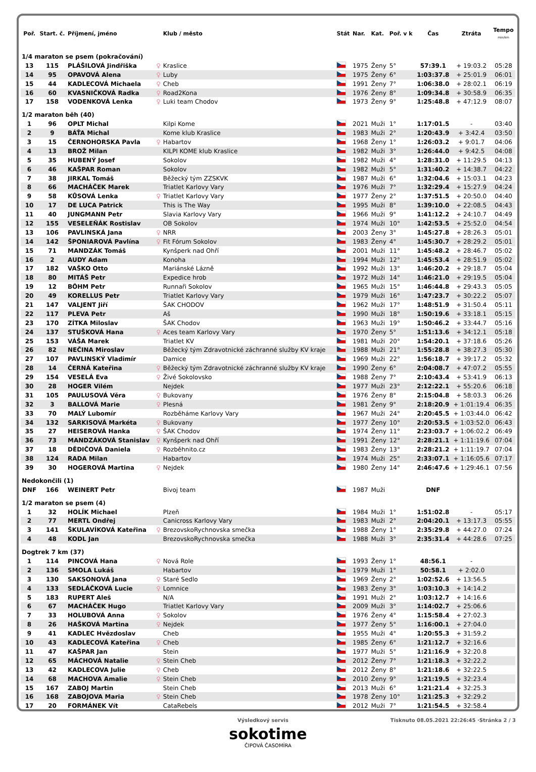| Poř. | Start. č. | Příjmení, jméno | | Klub / město | Stát | Nar. | Kat. | Poř. v k | Čas | Ztráta | Tempo min/km |
| --- | --- | --- | --- | --- | --- | --- | --- | --- | --- | --- | --- |
| 1/4 maraton se psem (pokračování) | | | | | | | | | | | |
| 13 | 115 | PLÁŠILOVÁ Jindřiška | ♀ | Kraslice | | 1975 | Ženy | 5° | 57:39.1 | + 19:03.2 | 05:28 |
| 14 | 95 | OPAVOVÁ Alena | ♀ | Luby | | 1975 | Ženy | 6° | 1:03:37.8 | + 25:01.9 | 06:01 |
| 15 | 44 | KADLECOVÁ Michaela | ♀ | Cheb | | 1991 | Ženy | 7° | 1:06:38.0 | + 28:02.1 | 06:19 |
| 16 | 60 | KVASNIČKOVÁ Radka | ♀ | Road2Kona | | 1976 | Ženy | 8° | 1:09:34.8 | + 30:58.9 | 06:35 |
| 17 | 158 | VODENKOVÁ Lenka | ♀ | Luki team Chodov | | 1973 | Ženy | 9° | 1:25:48.8 | + 47:12.9 | 08:07 |
| 1/2 maraton běh (40) | | | | | | | | | | | |
| 1 | 96 | OPLT Michal | | Kilpi Kome | | 2021 | Muži | 1° | 1:17:01.5 | - | 03:40 |
| 2 | 9 | BÁŤA Michal | | Kome klub Kraslice | | 1983 | Muži | 2° | 1:20:43.9 | + 3:42.4 | 03:50 |
| 3 | 15 | ČERNOHORSKA Pavla | ♀ | Habartov | | 1968 | Ženy | 1° | 1:26:03.2 | + 9:01.7 | 04:06 |
| 4 | 13 | BROŽ Milan | | KILPI KOME klub Kraslice | | 1982 | Muži | 3° | 1:26:44.0 | + 9:42.5 | 04:08 |
| 5 | 35 | HUBENÝ Josef | | Sokolov | | 1982 | Muži | 4° | 1:28:31.0 | + 11:29.5 | 04:13 |
| 6 | 46 | KAŠPAR Roman | | Sokolov | | 1982 | Muži | 5° | 1:31:40.2 | + 14:38.7 | 04:22 |
| 7 | 38 | JIRKAL Tomáš | | Běžecký tým ZZSKVK | | 1987 | Muži | 6° | 1:32:04.6 | + 15:03.1 | 04:23 |
| 8 | 66 | MACHÁČEK Marek | | Triatlet Karlovy Vary | | 1976 | Muži | 7° | 1:32:29.4 | + 15:27.9 | 04:24 |
| 9 | 58 | KŮSOVÁ Lenka | ♀ | Triatlet Karlovy Vary | | 1977 | Ženy | 2° | 1:37:51.5 | + 20:50.0 | 04:40 |
| 10 | 17 | DE LUCA Patrick | | This is The Way | | 1995 | Muži | 8° | 1:39:10.0 | + 22:08.5 | 04:43 |
| 11 | 40 | JUNGMANN Petr | | Slavia Karlovy Vary | | 1966 | Muži | 9° | 1:41:12.2 | + 24:10.7 | 04:49 |
| 12 | 155 | VESELEŇÁK Rostislav | | OB Sokolov | | 1974 | Muži | 10° | 1:42:53.5 | + 25:52.0 | 04:54 |
| 13 | 106 | PAVLINSKÁ Jana | ♀ | NRR | | 2003 | Ženy | 3° | 1:45:27.8 | + 28:26.3 | 05:01 |
| 14 | 142 | ŠPONIAROVÁ Pavlína | ♀ | Fit Fórum Sokolov | | 1983 | Ženy | 4° | 1:45:30.7 | + 28:29.2 | 05:01 |
| 15 | 71 | MANDZÁK Tomáš | | Kynšperk nad Ohří | | 2001 | Muži | 11° | 1:45:48.2 | + 28:46.7 | 05:02 |
| 16 | 2 | AUDY Adam | | Konoha | | 1994 | Muži | 12° | 1:45:53.4 | + 28:51.9 | 05:02 |
| 17 | 182 | VAŠKO Otto | | Mariánské Lázně | | 1992 | Muži | 13° | 1:46:20.2 | + 29:18.7 | 05:04 |
| 18 | 80 | MITÁŠ Petr | | Expedice hrob | | 1972 | Muži | 14° | 1:46:21.0 | + 29:19.5 | 05:04 |
| 19 | 12 | BÖHM Petr | | Runnaři Sokolov | | 1965 | Muži | 15° | 1:46:44.8 | + 29:43.3 | 05:05 |
| 20 | 49 | KORELLUS Petr | | Triatlet Karlovy Vary | | 1979 | Muži | 16° | 1:47:23.7 | + 30:22.2 | 05:07 |
| 21 | 147 | VALJENT Jiří | | ŠAK CHODOV | | 1962 | Muži | 17° | 1:48:51.9 | + 31:50.4 | 05:11 |
| 22 | 117 | PLEVA Petr | | Aš | | 1990 | Muži | 18° | 1:50:19.6 | + 33:18.1 | 05:15 |
| 23 | 170 | ZÍTKA Miloslav | | ŠAK Chodov | | 1963 | Muži | 19° | 1:50:46.2 | + 33:44.7 | 05:16 |
| 24 | 137 | STUŠKOVÁ Hana | ♀ | Aces team Karlovy Vary | | 1970 | Ženy | 5° | 1:51:13.6 | + 34:12.1 | 05:18 |
| 25 | 153 | VÁŠA Marek | | Triatlet KV | | 1981 | Muži | 20° | 1:54:20.1 | + 37:18.6 | 05:26 |
| 26 | 82 | NEČINA Miroslav | | Běžecký tým Zdravotnické záchranné služby KV kraje | | 1988 | Muži | 21° | 1:55:28.8 | + 38:27.3 | 05:30 |
| 27 | 107 | PAVLINSKÝ Vladimír | | Damice | | 1969 | Muži | 22° | 1:56:18.7 | + 39:17.2 | 05:32 |
| 28 | 14 | ČERNÁ Kateřina | ♀ | Běžecký tým Zdravotnické záchranné služby KV kraje | | 1990 | Ženy | 6° | 2:04:08.7 | + 47:07.2 | 05:55 |
| 29 | 154 | VESELÁ Eva | ♀ | Živé Sokolovsko | | 1988 | Ženy | 7° | 2:10:43.4 | + 53:41.9 | 06:13 |
| 30 | 28 | HOGER Vilém | | Nejdek | | 1977 | Muži | 23° | 2:12:22.1 | + 55:20.6 | 06:18 |
| 31 | 105 | PAULUSOVÁ Věra | ♀ | Bukovany | | 1976 | Ženy | 8° | 2:15:04.8 | + 58:03.3 | 06:26 |
| 32 | 3 | BALLOVÁ Marie | ♀ | Plesná | | 1981 | Ženy | 9° | 2:18:20.9 | + 1:01:19.4 | 06:35 |
| 33 | 70 | MALÝ Lubomír | | Rozběháme Karlovy Vary | | 1967 | Muži | 24° | 2:20:45.5 | + 1:03:44.0 | 06:42 |
| 34 | 132 | SARKISOVÁ Markéta | ♀ | Bukovany | | 1977 | Ženy | 10° | 2:20:53.5 | + 1:03:52.0 | 06:43 |
| 35 | 27 | HEISEROVÁ Hanka | ♀ | ŠAK Chodov | | 1974 | Ženy | 11° | 2:23:03.7 | + 1:06:02.2 | 06:49 |
| 36 | 73 | MANDZÁKOVÁ Stanislav | ♀ | Kynšperk nad Ohří | | 1991 | Ženy | 12° | 2:28:21.1 | + 1:11:19.6 | 07:04 |
| 37 | 18 | DĚDIČOVÁ Daniela | ♀ | Rozběhnito.cz | | 1983 | Ženy | 13° | 2:28:21.2 | + 1:11:19.7 | 07:04 |
| 38 | 124 | RADA Milan | | Habartov | | 1974 | Muži | 25° | 2:33:07.1 | + 1:16:05.6 | 07:17 |
| 39 | 30 | HOGEROVÁ Martina | ♀ | Nejdek | | 1980 | Ženy | 14° | 2:46:47.6 | + 1:29:46.1 | 07:56 |
| Nedokončili (1) | | | | | | | | | | | |
| DNF | 166 | WEINERT Petr | | Bivoj team | | 1987 | Muži | | DNF | | |
| 1/2 maraton se psem (4) | | | | | | | | | | | |
| 1 | 32 | HOLÍK Michael | | Plzeň | | 1984 | Muži | 1° | 1:51:02.8 | - | 05:17 |
| 2 | 77 | MERTL Ondřej | | Canicross Karlovy Vary | | 1983 | Muži | 2° | 2:04:20.1 | + 13:17.3 | 05:55 |
| 3 | 141 | ŠKULAVÍKOVÁ Kateřina | ♀ | BrezovskoRychnovska smečka | | 1988 | Ženy | 1° | 2:35:29.8 | + 44:27.0 | 07:24 |
| 4 | 48 | KODL Jan | | BrezovskoRychnovska smečka | | 1988 | Muži | 3° | 2:35:31.4 | + 44:28.6 | 07:25 |
| Dogtrek 7 km (37) | | | | | | | | | | | |
| 1 | 114 | PINCOVÁ Hana | ♀ | Nová Role | | 1993 | Ženy | 1° | 48:56.1 | - | |
| 2 | 136 | SMOLA Lukáš | | Habartov | | 1979 | Muži | 1° | 50:58.1 | + 2:02.0 | |
| 3 | 130 | SAKSONOVÁ Jana | ♀ | Staré Sedlo | | 1969 | Ženy | 2° | 1:02:52.6 | + 13:56.5 | |
| 4 | 133 | SEDLÁČKOVÁ Lucie | ♀ | Lomnice | | 1983 | Ženy | 3° | 1:03:10.3 | + 14:14.2 | |
| 5 | 183 | RUPERT Aleš | | N/A | | 1991 | Muži | 2° | 1:03:12.7 | + 14:16.6 | |
| 6 | 67 | MACHÁČEK Hugo | | Triatlet Karlovy Vary | | 2009 | Muži | 3° | 1:14:02.7 | + 25:06.6 | |
| 7 | 33 | HOLUBOVÁ Anna | ♀ | Sokolov | | 1976 | Ženy | 4° | 1:15:58.4 | + 27:02.3 | |
| 8 | 26 | HAŠKOVÁ Martina | ♀ | Nejdek | | 1977 | Ženy | 5° | 1:16:00.1 | + 27:04.0 | |
| 9 | 41 | KADLEC Hvězdoslav | | Cheb | | 1955 | Muži | 4° | 1:20:55.3 | + 31:59.2 | |
| 10 | 43 | KADLECOVÁ Kateřina | ♀ | Cheb | | 1985 | Ženy | 6° | 1:21:12.7 | + 32:16.6 | |
| 11 | 47 | KAŠPAR Jan | | Stein | | 1977 | Muži | 5° | 1:21:16.9 | + 32:20.8 | |
| 12 | 65 | MÁCHOVÁ Natalie | ♀ | Stein Cheb | | 2012 | Ženy | 7° | 1:21:18.3 | + 32:22.2 | |
| 13 | 42 | KADLECOVA Julie | ♀ | Cheb | | 2012 | Ženy | 8° | 1:21:18.6 | + 32:22.5 | |
| 14 | 68 | MACHOVA Amalie | ♀ | Stein Cheb | | 2010 | Ženy | 9° | 1:21:19.5 | + 32:23.4 | |
| 15 | 167 | ZABOJ Martin | | Stein Cheb | | 2013 | Muži | 6° | 1:21:21.4 | + 32:25.3 | |
| 16 | 168 | ZABOJOVA Maria | ♀ | Stein Cheb | | 1978 | Ženy | 10° | 1:21:25.3 | + 32:29.2 | |
| 17 | 20 | FORMÁNEK Vít | | CataRebels | | 2012 | Muži | 7° | 1:21:54.5 | + 32:58.4 | |
Výsledkový servis Tisknuto 08.05.2021 22:26:45 ·Stránka 2 / 3
sokotime
ČIPOVÁ ČASOMÍRA